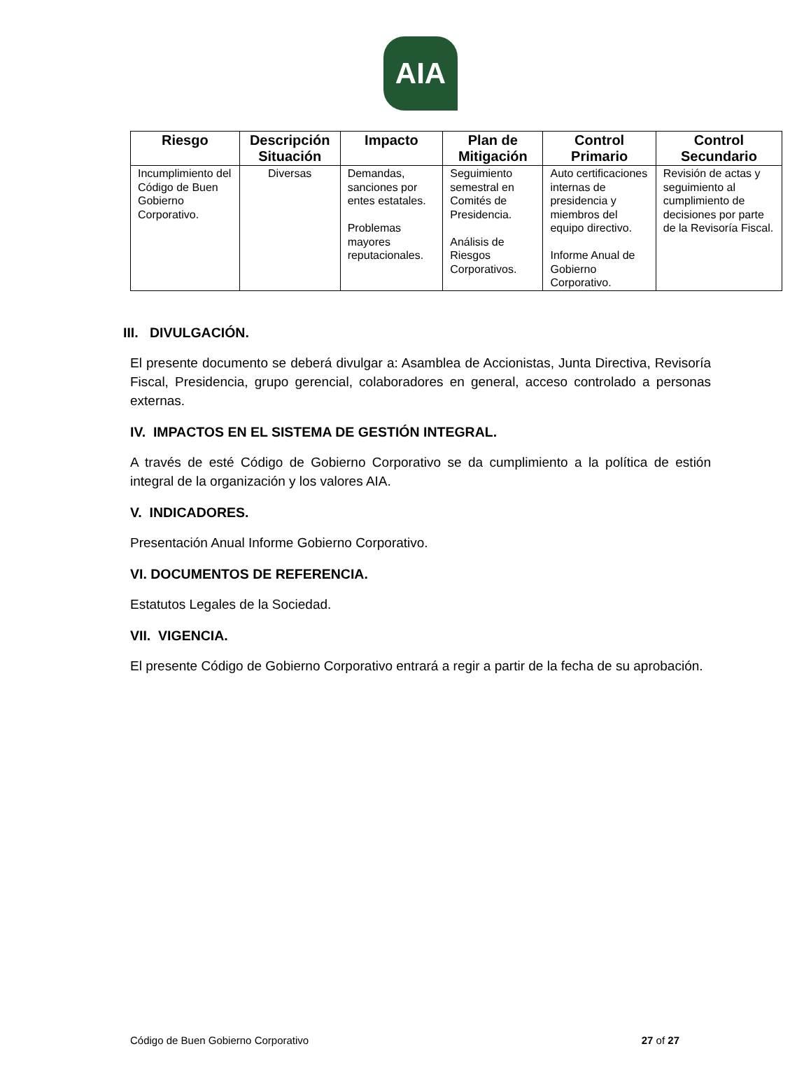AIA
| Riesgo | Descripción Situación | Impacto | Plan de Mitigación | Control Primario | Control Secundario |
| --- | --- | --- | --- | --- | --- |
| Incumplimiento del Código de Buen Gobierno Corporativo. | Diversas | Demandas, sanciones por entes estatales. Problemas mayores reputacionales. | Seguimiento semestral en Comités de Presidencia. Análisis de Riesgos Corporativos. | Auto certificaciones internas de presidencia y miembros del equipo directivo. Informe Anual de Gobierno Corporativo. | Revisión de actas y seguimiento al cumplimiento de decisiones por parte de la Revisoría Fiscal. |
III. DIVULGACIÓN.
El presente documento se deberá divulgar a: Asamblea de Accionistas, Junta Directiva, Revisoría Fiscal, Presidencia, grupo gerencial, colaboradores en general, acceso controlado a personas externas.
IV. IMPACTOS EN EL SISTEMA DE GESTIÓN INTEGRAL.
A través de esté Código de Gobierno Corporativo se da cumplimiento a la política de estión integral de la organización y los valores AIA.
V. INDICADORES.
Presentación Anual Informe Gobierno Corporativo.
VI. DOCUMENTOS DE REFERENCIA.
Estatutos Legales de la Sociedad.
VII. VIGENCIA.
El presente Código de Gobierno Corporativo entrará a regir a partir de la fecha de su aprobación.
Código de Buen Gobierno Corporativo 27 of 27